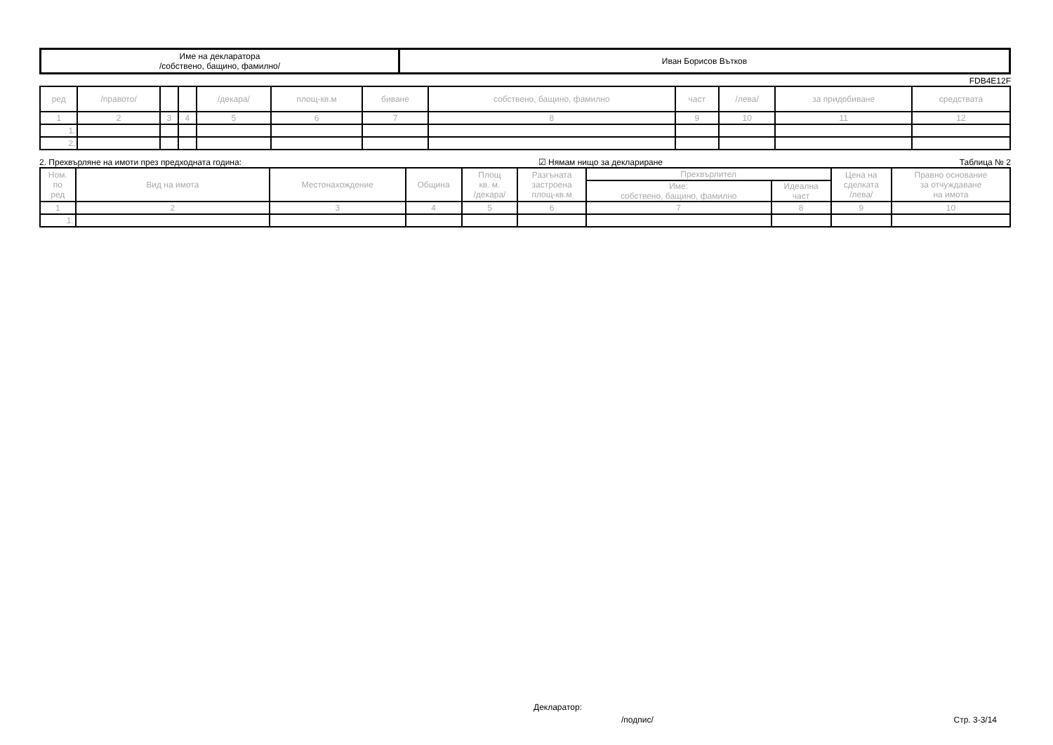| Име на декларатора /собствено, бащино, фамилно/ | Иван Борисов Вътков |
FDB4E12F
| ред | /правото/ | | | /декара/ | площ-кв.м | биване | собствено, бащино, фамилно | част | /лева/ | за придобиване | средствата |
| 1 | 2 | 3 | 4 | 5 | 6 | 7 | 8 | 9 | 10 | 11 | 12 |
| 1. | | | | | | | | | | | |
| 2. | | | | | | | | | | | |
2. Прехвърляне на имоти през предходната година: ☑ Нямам нищо за деклариране Таблица № 2
| Ном. по ред | Вид на имота | Местонахождение | Община | Площ кв. м. /декара/ | Разгъната застроена площ-кв.м | Прехвърлител | | Цена на сделката /лева/ | Правно основание за отчуждаване на имота |
| | | | | | | Име: собствено, бащино, фамилно | Идеална част | | |
| 1 | 2 | 3 | 4 | 5 | 6 | 7 | 8 | 9 | 10 |
| 1. | | | | | | | | | |
Декларатор:
/подпис/ Стр. 3-3/14